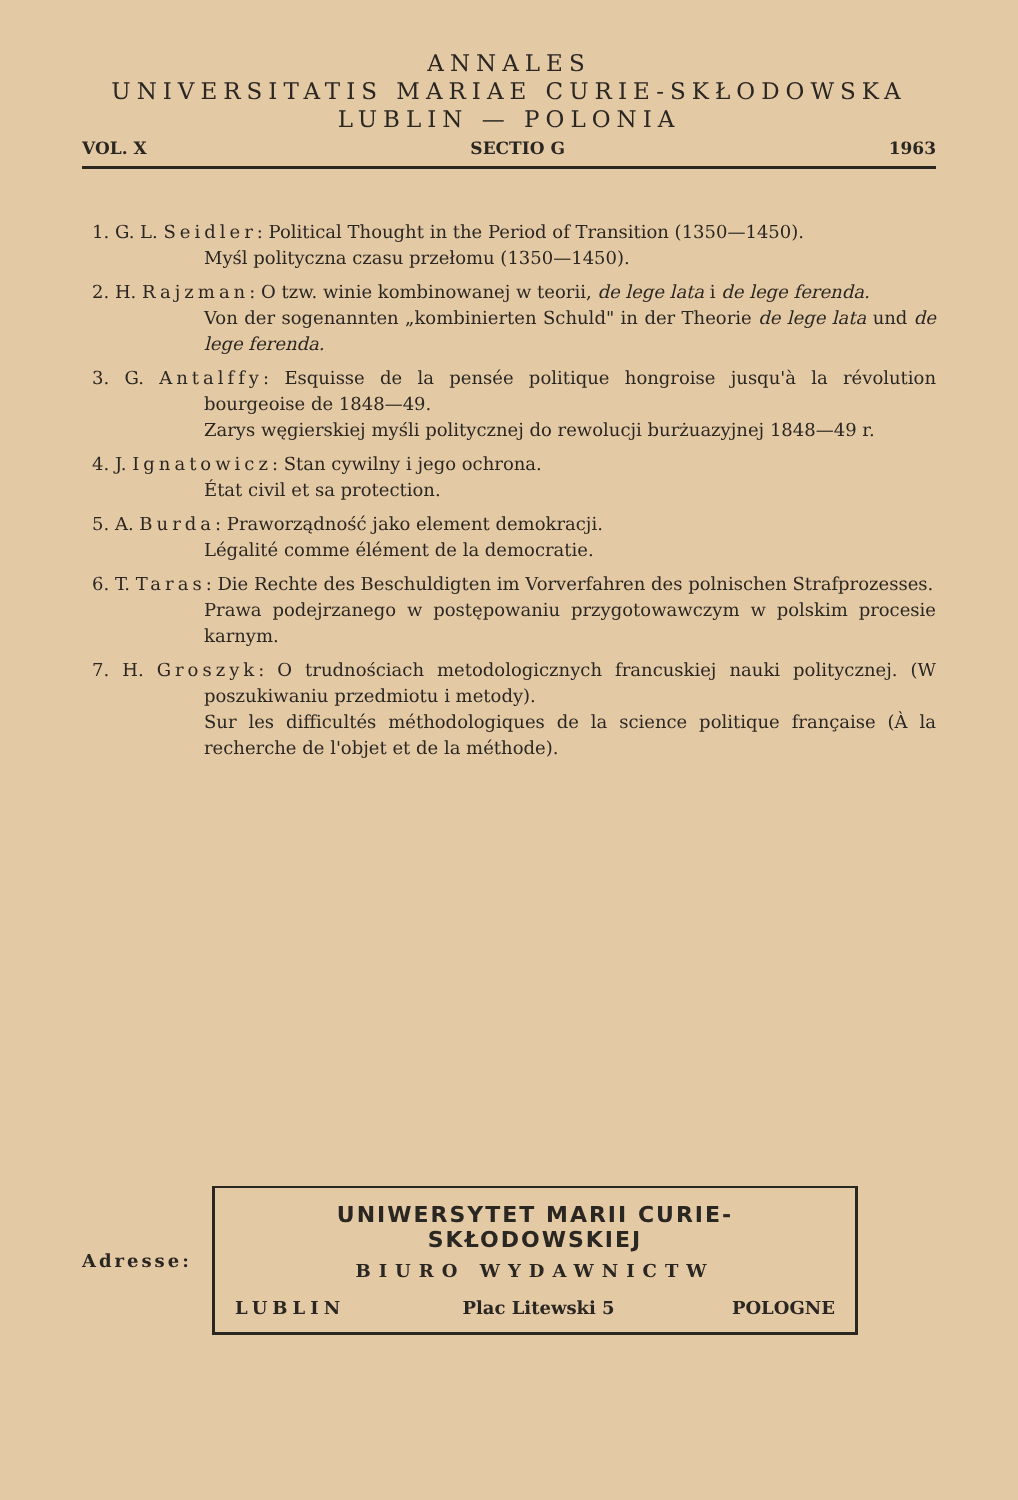ANNALES
UNIVERSITATIS MARIAE CURIE-SKŁODOWSKA
LUBLIN — POLONIA
VOL. X SECTIO G 1963
1. G. L. Seidler: Political Thought in the Period of Transition (1350—1450).
Myśl polityczna czasu przełomu (1350—1450).
2. H. Rajzman: O tzw. winie kombinowanej w teorii, de lege lata i de lege ferenda.
Von der sogenannten „kombinierten Schuld" in der Theorie de lege lata und de lege ferenda.
3. G. Antalffy: Esquisse de la pensée politique hongroise jusqu'à la révolution bourgeoise de 1848—49.
Zarys węgierskiej myśli politycznej do rewolucji burżuazyjnej 1848—49 r.
4. J. Ignatowicz: Stan cywilny i jego ochrona.
État civil et sa protection.
5. A. Burda: Praworządność jako element demokracji.
Légalité comme élément de la democratie.
6. T. Taras: Die Rechte des Beschuldigten im Vorverfahren des polnischen Strafprozesses.
Prawa podejrzanego w postępowaniu przygotowawczym w polskim procesie karnym.
7. H. Groszyk: O trudnościach metodologicznych francuskiej nauki politycznej. (W poszukiwaniu przedmiotu i metody).
Sur les difficultés méthodologiques de la science politique française (À la recherche de l'objet et de la méthode).
Adresse:
UNIWERSYTET MARII CURIE-SKŁODOWSKIEJ
BIURO WYDAWNICTW
LUBLIN Plac Litewski 5 POLOGNE